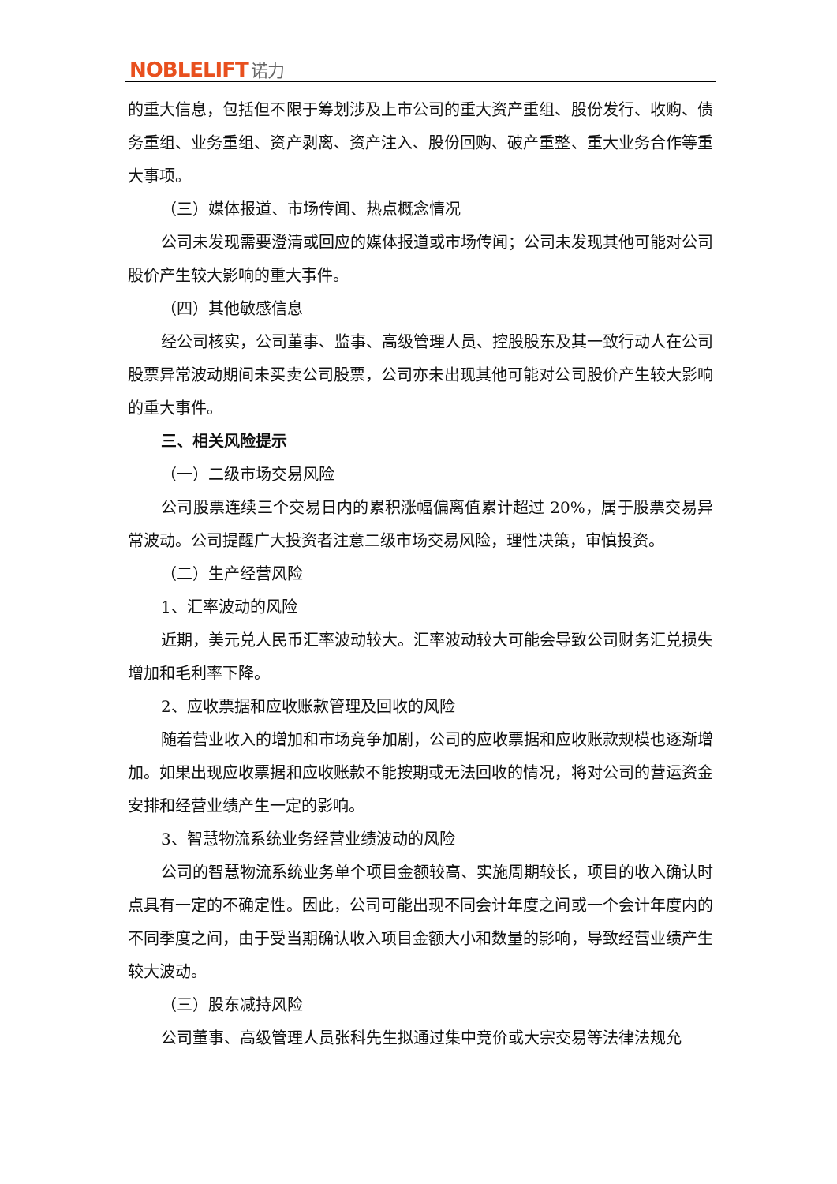NOBLELIFT 诺力
的重大信息，包括但不限于筹划涉及上市公司的重大资产重组、股份发行、收购、债务重组、业务重组、资产剥离、资产注入、股份回购、破产重整、重大业务合作等重大事项。
（三）媒体报道、市场传闻、热点概念情况
公司未发现需要澄清或回应的媒体报道或市场传闻；公司未发现其他可能对公司股价产生较大影响的重大事件。
（四）其他敏感信息
经公司核实，公司董事、监事、高级管理人员、控股股东及其一致行动人在公司股票异常波动期间未买卖公司股票，公司亦未出现其他可能对公司股价产生较大影响的重大事件。
三、相关风险提示
（一）二级市场交易风险
公司股票连续三个交易日内的累积涨幅偏离值累计超过 20%，属于股票交易异常波动。公司提醒广大投资者注意二级市场交易风险，理性决策，审慎投资。
（二）生产经营风险
1、汇率波动的风险
近期，美元兑人民币汇率波动较大。汇率波动较大可能会导致公司财务汇兑损失增加和毛利率下降。
2、应收票据和应收账款管理及回收的风险
随着营业收入的增加和市场竞争加剧，公司的应收票据和应收账款规模也逐渐增加。如果出现应收票据和应收账款不能按期或无法回收的情况，将对公司的营运资金安排和经营业绩产生一定的影响。
3、智慧物流系统业务经营业绩波动的风险
公司的智慧物流系统业务单个项目金额较高、实施周期较长，项目的收入确认时点具有一定的不确定性。因此，公司可能出现不同会计年度之间或一个会计年度内的不同季度之间，由于受当期确认收入项目金额大小和数量的影响，导致经营业绩产生较大波动。
（三）股东减持风险
公司董事、高级管理人员张科先生拟通过集中竞价或大宗交易等法律法规允